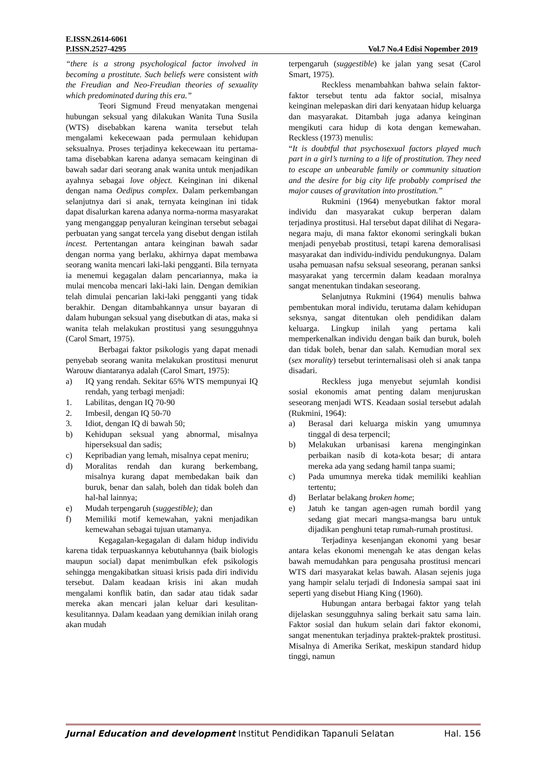E.ISSN.2614-6061
P.ISSN.2527-4295 Vol.7 No.4 Edisi Nopember 2019
“there is a strong psychological factor involved in becoming a prostitute. Such beliefs were consistent with the Freudian and Neo-Freudian theories of sexuality which predominated during this era.”
Teori Sigmund Freud menyatakan mengenai hubungan seksual yang dilakukan Wanita Tuna Susila (WTS) disebabkan karena wanita tersebut telah mengalami kekecewaan pada permulaan kehidupan seksualnya. Proses terjadinya kekecewaan itu pertama-tama disebabkan karena adanya semacam keinginan di bawah sadar dari seorang anak wanita untuk menjadikan ayahnya sebagai love object. Keinginan ini dikenal dengan nama Oedipus complex. Dalam perkembangan selanjutnya dari si anak, ternyata keinginan ini tidak dapat disalurkan karena adanya norma-norma masyarakat yang menganggap penyaluran keinginan tersebut sebagai perbuatan yang sangat tercela yang disebut dengan istilah incest. Pertentangan antara keinginan bawah sadar dengan norma yang berlaku, akhirnya dapat membawa seorang wanita mencari laki-laki pengganti. Bila ternyata ia menemui kegagalan dalam pencariannya, maka ia mulai mencoba mencari laki-laki lain. Dengan demikian telah dimulai pencarian laki-laki pengganti yang tidak berakhir. Dengan ditambahkannya unsur bayaran di dalam hubungan seksual yang disebutkan di atas, maka si wanita telah melakukan prostitusi yang sesungguhnya (Carol Smart, 1975).
Berbagai faktor psikologis yang dapat menadi penyebab seorang wanita melakukan prostitusi menurut Warouw diantaranya adalah (Carol Smart, 1975):
a) IQ yang rendah. Sekitar 65% WTS mempunyai IQ rendah, yang terbagi menjadi:
1. Labilitas, dengan IQ 70-90
2. Imbesil, dengan IQ 50-70
3. Idiot, dengan IQ di bawah 50;
b) Kehidupan seksual yang abnormal, misalnya hiperseksual dan sadis;
c) Kepribadian yang lemah, misalnya cepat meniru;
d) Moralitas rendah dan kurang berkembang, misalnya kurang dapat membedakan baik dan buruk, benar dan salah, boleh dan tidak boleh dan hal-hal lainnya;
e) Mudah terpengaruh (suggestible); dan
f) Memiliki motif kemewahan, yakni menjadikan kemewahan sebagai tujuan utamanya.
Kegagalan-kegagalan di dalam hidup individu karena tidak terpuaskannya kebutuhannya (baik biologis maupun social) dapat menimbulkan efek psikologis sehingga mengakibatkan situasi krisis pada diri individu tersebut. Dalam keadaan krisis ini akan mudah mengalami konflik batin, dan sadar atau tidak sadar mereka akan mencari jalan keluar dari kesulitan-kesulitannya. Dalam keadaan yang demikian inilah orang akan mudah
terpengaruh (suggestible) ke jalan yang sesat (Carol Smart, 1975).
Reckless menambahkan bahwa selain faktor-faktor tersebut tentu ada faktor social, misalnya keinginan melepaskan diri dari kenyataan hidup keluarga dan masyarakat. Ditambah juga adanya keinginan mengikuti cara hidup di kota dengan kemewahan. Reckless (1973) menulis:
“It is doubtful that psychosexual factors played much part in a girl’s turning to a life of prostitution. They need to escape an unbearable family or community situation and the desire for big city life probably comprised the major causes of gravitation into prostitution.”
Rukmini (1964) menyebutkan faktor moral individu dan masyarakat cukup berperan dalam terjadinya prostitusi. Hal tersebut dapat dilihat di Negara-negara maju, di mana faktor ekonomi seringkali bukan menjadi penyebab prostitusi, tetapi karena demoralisasi masyarakat dan individu-individu pendukungnya. Dalam usaha pemuasan nafsu seksual seseorang, peranan sanksi masyarakat yang tercermin dalam keadaan moralnya sangat menentukan tindakan seseorang.
Selanjutnya Rukmini (1964) menulis bahwa pembentukan moral individu, terutama dalam kehidupan seksnya, sangat ditentukan oleh pendidikan dalam keluarga. Lingkup inilah yang pertama kali memperkenalkan individu dengan baik dan buruk, boleh dan tidak boleh, benar dan salah. Kemudian moral sex (sex morality) tersebut terinternalisasi oleh si anak tanpa disadari.
Reckless juga menyebut sejumlah kondisi sosial ekonomis amat penting dalam menjuruskan seseorang menjadi WTS. Keadaan sosial tersebut adalah (Rukmini, 1964):
a) Berasal dari keluarga miskin yang umumnya tinggal di desa terpencil;
b) Melakukan urbanisasi karena menginginkan perbaikan nasib di kota-kota besar; di antara mereka ada yang sedang hamil tanpa suami;
c) Pada umumnya mereka tidak memiliki keahlian tertentu;
d) Berlatar belakang broken home;
e) Jatuh ke tangan agen-agen rumah bordil yang sedang giat mecari mangsa-mangsa baru untuk dijadikan penghuni tetap rumah-rumah prostitusi.
Terjadinya kesenjangan ekonomi yang besar antara kelas ekonomi menengah ke atas dengan kelas bawah memudahkan para pengusaha prostitusi mencari WTS dari masyarakat kelas bawah. Alasan sejenis juga yang hampir selalu terjadi di Indonesia sampai saat ini seperti yang disebut Hiang King (1960).
Hubungan antara berbagai faktor yang telah dijelaskan sesungguhnya saling berkait satu sama lain. Faktor sosial dan hukum selain dari faktor ekonomi, sangat menentukan terjadinya praktek-praktek prostitusi. Misalnya di Amerika Serikat, meskipun standard hidup tinggi, namun
Jurnal Education and development Institut Pendidikan Tapanuli Selatan Hal. 156